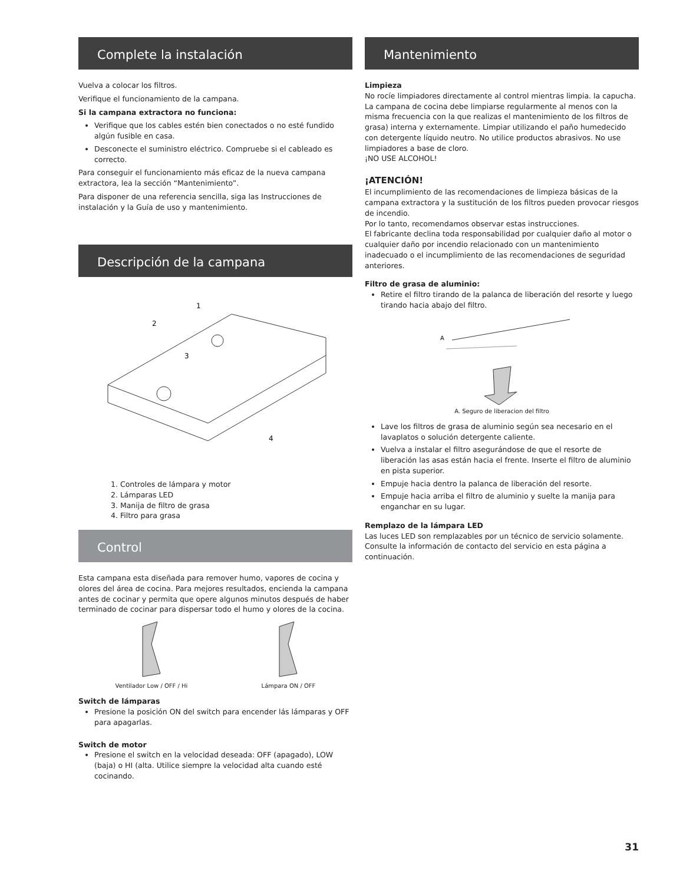Complete la instalación
Vuelva a colocar los filtros.
Verifique el funcionamiento de la campana.
Si la campana extractora no funciona:
Verifique que los cables estén bien conectados o no esté fundido algún fusible en casa.
Desconecte el suministro eléctrico. Compruebe si el cableado es correcto.
Para conseguir el funcionamiento más eficaz de la nueva campana extractora, lea la sección “Mantenimiento”.
Para disponer de una referencia sencilla, siga las Instrucciones de instalación y la Guía de uso y mantenimiento.
Descripción de la campana
1
2
3
4
1. Controles de lámpara y motor
2. Lámparas LED
3. Manija de filtro de grasa
4. Filtro para grasa
Control
Esta campana esta diseñada para remover humo, vapores de cocina y olores del área de cocina. Para mejores resultados, encienda la campana antes de cocinar y permita que opere algunos minutos después de haber terminado de cocinar para dispersar todo el humo y olores de la cocina.
Ventilador Low / OFF / Hi
Lámpara ON / OFF
Switch de lámparas
Presione la posición ON del switch para encender lás lámparas y OFF para apagarlas.
Switch de motor
Presione el switch en la velocidad deseada: OFF (apagado), LOW (baja) o HI (alta. Utilice siempre la velocidad alta cuando esté cocinando.
Mantenimiento
Limpieza
No rocíe limpiadores directamente al control mientras limpia. la capucha. La campana de cocina debe limpiarse regularmente al menos con la misma frecuencia con la que realizas el mantenimiento de los filtros de grasa) interna y externamente. Limpiar utilizando el paño humedecido con detergente líquido neutro. No utilice productos abrasivos. No use limpiadores a base de cloro.
¡NO USE ALCOHOL!
¡ATENCIÓN!
El incumplimiento de las recomendaciones de limpieza básicas de la campana extractora y la sustitución de los filtros pueden provocar riesgos de incendio.
Por lo tanto, recomendamos observar estas instrucciones.
El fabricante declina toda responsabilidad por cualquier daño al motor o cualquier daño por incendio relacionado con un mantenimiento inadecuado o el incumplimiento de las recomendaciones de seguridad anteriores.
Filtro de grasa de aluminio:
Retire el filtro tirando de la palanca de liberación del resorte y luego tirando hacia abajo del filtro.
A
A. Seguro de liberacion del filtro
Lave los filtros de grasa de aluminio según sea necesario en el lavaplatos o solución detergente caliente.
Vuelva a instalar el filtro asegurándose de que el resorte de liberación las asas están hacia el frente. Inserte el filtro de aluminio en pista superior.
Empuje hacia dentro la palanca de liberación del resorte.
Empuje hacia arriba el filtro de aluminio y suelte la manija para enganchar en su lugar.
Remplazo de la lámpara LED
Las luces LED son remplazables por un técnico de servicio solamente. Consulte la información de contacto del servicio en esta página a continuación.
31